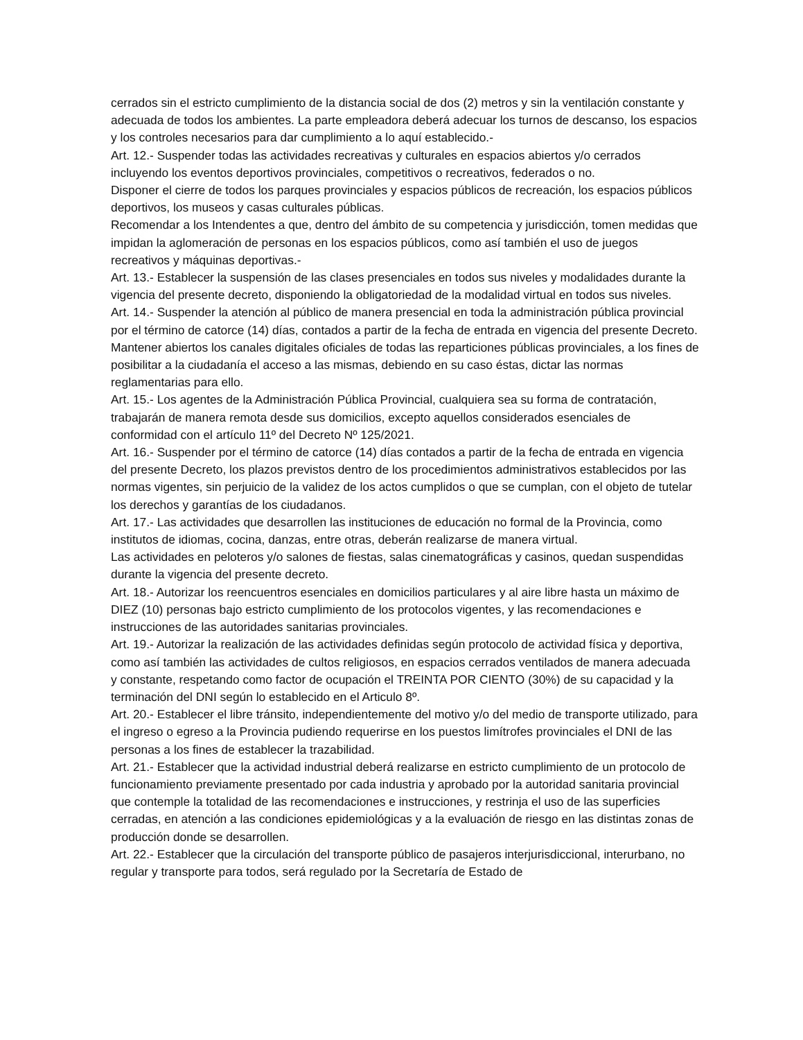cerrados sin el estricto cumplimiento de la distancia social de dos (2) metros y sin la ventilación constante y adecuada de todos los ambientes. La parte empleadora deberá adecuar los turnos de descanso, los espacios y los controles necesarios para dar cumplimiento a lo aquí establecido.-
Art. 12.- Suspender todas las actividades recreativas y culturales en espacios abiertos y/o cerrados incluyendo los eventos deportivos provinciales, competitivos o recreativos, federados o no.
Disponer el cierre de todos los parques provinciales y espacios públicos de recreación, los espacios públicos deportivos, los museos y casas culturales públicas.
Recomendar a los Intendentes a que, dentro del ámbito de su competencia y jurisdicción, tomen medidas que impidan la aglomeración de personas en los espacios públicos, como así también el uso de juegos recreativos y máquinas deportivas.-
Art. 13.- Establecer la suspensión de las clases presenciales en todos sus niveles y modalidades durante la vigencia del presente decreto, disponiendo la obligatoriedad de la modalidad virtual en todos sus niveles.
Art. 14.- Suspender la atención al público de manera presencial en toda la administración pública provincial por el término de catorce (14) días, contados a partir de la fecha de entrada en vigencia del presente Decreto.
Mantener abiertos los canales digitales oficiales de todas las reparticiones públicas provinciales, a los fines de posibilitar a la ciudadanía el acceso a las mismas, debiendo en su caso éstas, dictar las normas reglamentarias para ello.
Art. 15.- Los agentes de la Administración Pública Provincial, cualquiera sea su forma de contratación, trabajarán de manera remota desde sus domicilios, excepto aquellos considerados esenciales de conformidad con el artículo 11º del Decreto Nº 125/2021.
Art. 16.- Suspender por el término de catorce (14) días contados a partir de la fecha de entrada en vigencia del presente Decreto, los plazos previstos dentro de los procedimientos administrativos establecidos por las normas vigentes, sin perjuicio de la validez de los actos cumplidos o que se cumplan, con el objeto de tutelar los derechos y garantías de los ciudadanos.
Art. 17.- Las actividades que desarrollen las instituciones de educación no formal de la Provincia, como institutos de idiomas, cocina, danzas, entre otras, deberán realizarse de manera virtual.
Las actividades en peloteros y/o salones de fiestas, salas cinematográficas y casinos, quedan suspendidas durante la vigencia del presente decreto.
Art. 18.- Autorizar los reencuentros esenciales en domicilios particulares y al aire libre hasta un máximo de DIEZ (10) personas bajo estricto cumplimiento de los protocolos vigentes, y las recomendaciones e instrucciones de las autoridades sanitarias provinciales.
Art. 19.- Autorizar la realización de las actividades definidas según protocolo de actividad física y deportiva, como así también las actividades de cultos religiosos, en espacios cerrados ventilados de manera adecuada y constante, respetando como factor de ocupación el TREINTA POR CIENTO (30%) de su capacidad y la terminación del DNI según lo establecido en el Articulo 8º.
Art. 20.- Establecer el libre tránsito, independientemente del motivo y/o del medio de transporte utilizado, para el ingreso o egreso a la Provincia pudiendo requerirse en los puestos limítrofes provinciales el DNI de las personas a los fines de establecer la trazabilidad.
Art. 21.- Establecer que la actividad industrial deberá realizarse en estricto cumplimiento de un protocolo de funcionamiento previamente presentado por cada industria y aprobado por la autoridad sanitaria provincial que contemple la totalidad de las recomendaciones e instrucciones, y restrinja el uso de las superficies cerradas, en atención a las condiciones epidemiológicas y a la evaluación de riesgo en las distintas zonas de producción donde se desarrollen.
Art. 22.- Establecer que la circulación del transporte público de pasajeros interjurisdiccional, interurbano, no regular y transporte para todos, será regulado por la Secretaría de Estado de